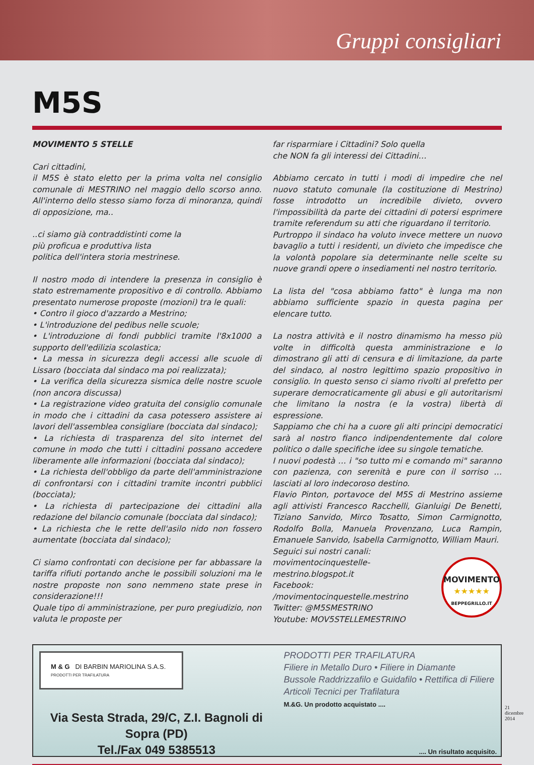Gruppi consigliari
M5S
MOVIMENTO 5 STELLE
Cari cittadini,
il M5S è stato eletto per la prima volta nel consiglio comunale di MESTRINO nel maggio dello scorso anno. All'interno dello stesso siamo forza di minoranza, quindi di opposizione, ma..
..ci siamo già contraddistinti come la
più proficua e produttiva lista
politica dell'intera storia mestrinese.
Il nostro modo di intendere la presenza in consiglio è stato estremamente propositivo e di controllo. Abbiamo presentato numerose proposte (mozioni) tra le quali:
• Contro il gioco d'azzardo a Mestrino;
• L'introduzione del pedibus nelle scuole;
• L'introduzione di fondi pubblici tramite l'8x1000 a supporto dell'edilizia scolastica;
• La messa in sicurezza degli accessi alle scuole di Lissaro (bocciata dal sindaco ma poi realizzata);
• La verifica della sicurezza sismica delle nostre scuole (non ancora discussa)
• La registrazione video gratuita del consiglio comunale in modo che i cittadini da casa potessero assistere ai lavori dell'assemblea consigliare (bocciata dal sindaco);
• La richiesta di trasparenza del sito internet del comune in modo che tutti i cittadini possano accedere liberamente alle informazioni (bocciata dal sindaco);
• La richiesta dell'obbligo da parte dell'amministrazione di confrontarsi con i cittadini tramite incontri pubblici (bocciata);
• La richiesta di partecipazione dei cittadini alla redazione del bilancio comunale (bocciata dal sindaco);
• La richiesta che le rette dell'asilo nido non fossero aumentate (bocciata dal sindaco);
Ci siamo confrontati con decisione per far abbassare la tariffa rifiuti portando anche le possibili soluzioni ma le nostre proposte non sono nemmeno state prese in considerazione!!!
Quale tipo di amministrazione, per puro pregiudizio, non valuta le proposte per
far risparmiare i Cittadini? Solo quella
che NON fa gli interessi dei Cittadini…
Abbiamo cercato in tutti i modi di impedire che nel nuovo statuto comunale (la costituzione di Mestrino) fosse introdotto un incredibile divieto, ovvero l'impossibilità da parte dei cittadini di potersi esprimere tramite referendum su atti che riguardano il territorio.
Purtroppo il sindaco ha voluto invece mettere un nuovo bavaglio a tutti i residenti, un divieto che impedisce che la volontà popolare sia determinante nelle scelte su nuove grandi opere o insediamenti nel nostro territorio.
La lista del "cosa abbiamo fatto" è lunga ma non abbiamo sufficiente spazio in questa pagina per elencare tutto.
La nostra attività e il nostro dinamismo ha messo più volte in difficoltà questa amministrazione e lo dimostrano gli atti di censura e di limitazione, da parte del sindaco, al nostro legittimo spazio propositivo in consiglio. In questo senso ci siamo rivolti al prefetto per superare democraticamente gli abusi e gli autoritarismi che limitano la nostra (e la vostra) libertà di espressione.
Sappiamo che chi ha a cuore gli alti principi democratici sarà al nostro fianco indipendentemente dal colore politico o dalle specifiche idee su singole tematiche.
I nuovi podestà … i "so tutto mi e comando mi" saranno con pazienza, con serenità e pure con il sorriso … lasciati al loro indecoroso destino.
Flavio Pinton, portavoce del M5S di Mestrino assieme agli attivisti Francesco Racchelli, Gianluigi De Benetti, Tiziano Sanvido, Mirco Tosatto, Simon Carmignotto, Rodolfo Bolla, Manuela Provenzano, Luca Rampin, Emanuele Sanvido, Isabella Carmignotto, William Mauri.
Seguici sui nostri canali:
movimentocinquestelle-mestrino.blogspot.it
Facebook: /movimentocinquestelle.mestrino
Twitter: @M5SMESTRINO
Youtube: MOV5STELLEMESTRINO
MOVIMENTO
★★★★★
BEPPEGRILLO.IT
M & G DI BARBIN MARIOLINA S.A.S.
PRODOTTI PER TRAFILATURA
Via Sesta Strada, 29/C, Z.I. Bagnoli di Sopra (PD)
Tel./Fax 049 5385513
PRODOTTI PER TRAFILATURA
Filiere in Metallo Duro • Filiere in Diamante
Bussole Raddrizzafilo e Guidafilo • Rettifica di Filiere
Articoli Tecnici per Trafilatura
M.&G. Un prodotto acquistato ....
.... Un risultato acquisito.
21
dicembre
2014